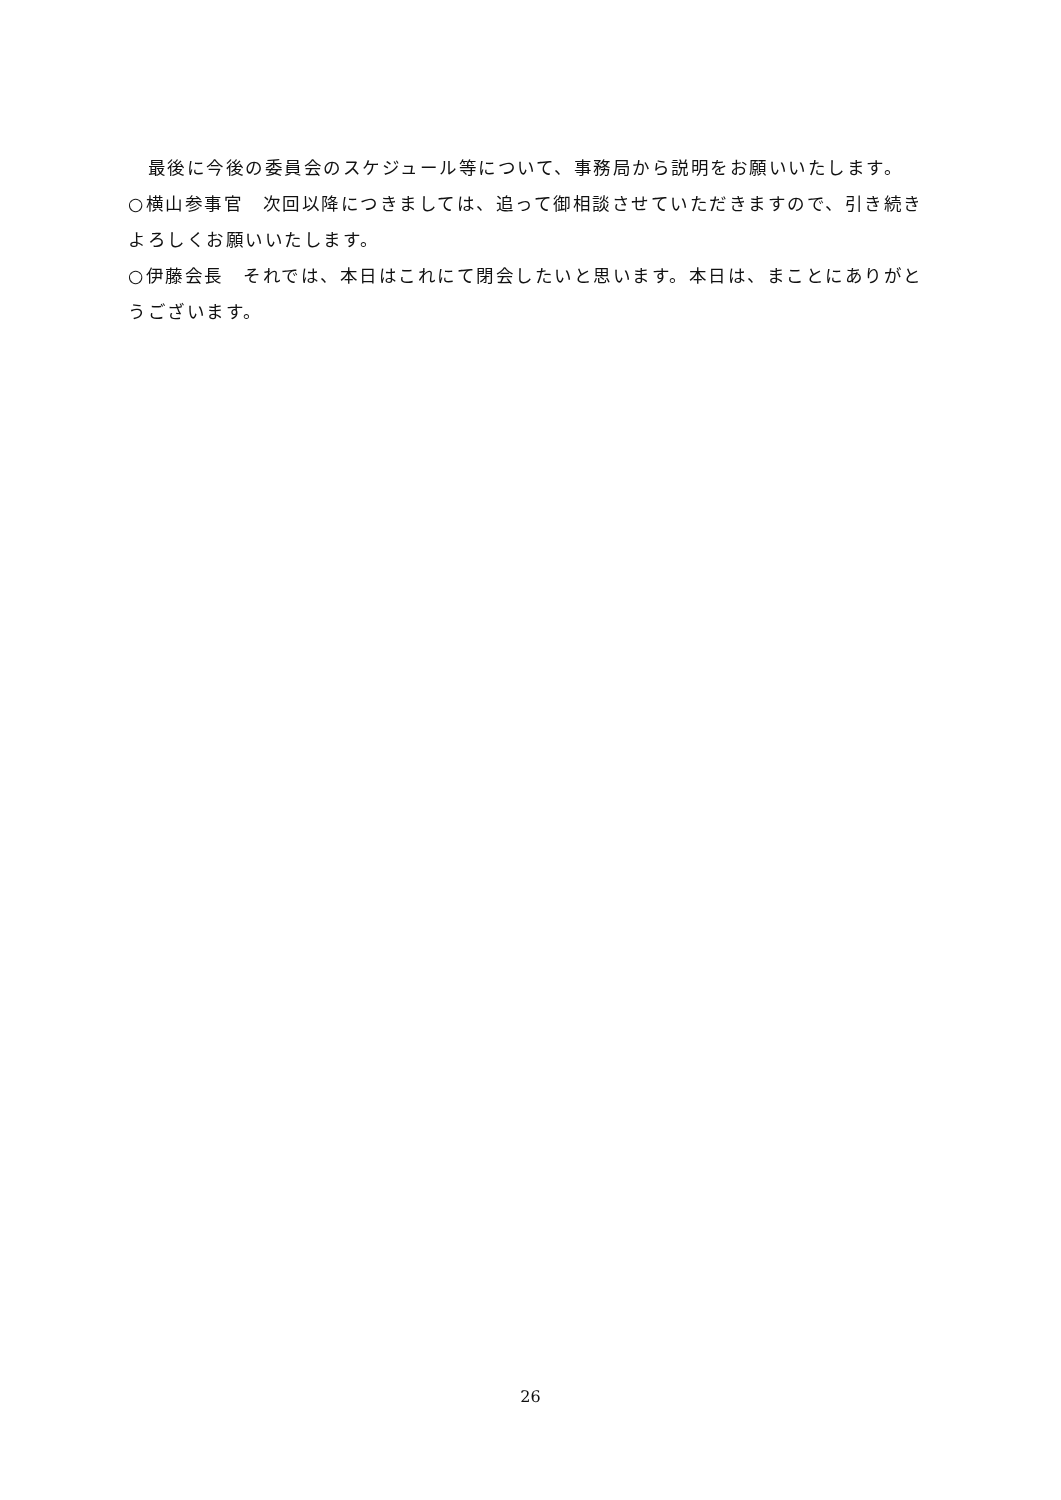最後に今後の委員会のスケジュール等について、事務局から説明をお願いいたします。
○横山参事官　次回以降につきましては、追って御相談させていただきますので、引き続きよろしくお願いいたします。
○伊藤会長　それでは、本日はこれにて閉会したいと思います。本日は、まことにありがとうございます。
26